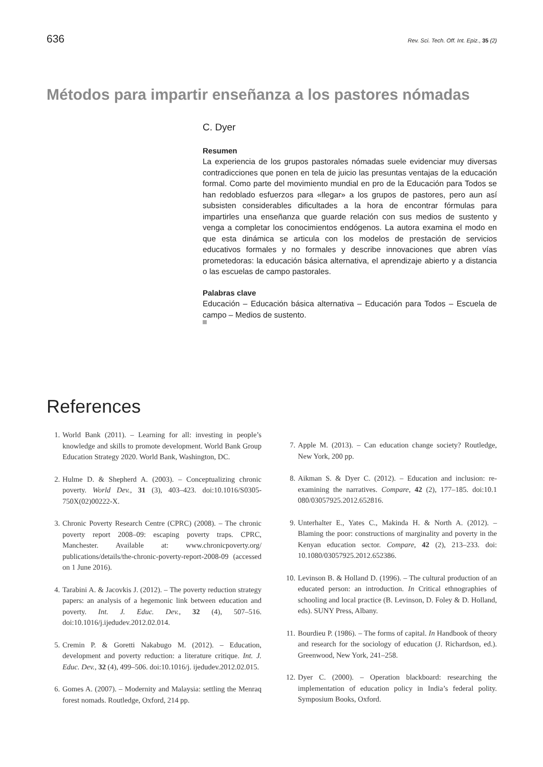636 Rev. Sci. Tech. Off. Int. Epiz., 35 (2)
Métodos para impartir enseñanza a los pastores nómadas
C. Dyer
Resumen
La experiencia de los grupos pastorales nómadas suele evidenciar muy diversas contradicciones que ponen en tela de juicio las presuntas ventajas de la educación formal. Como parte del movimiento mundial en pro de la Educación para Todos se han redoblado esfuerzos para «llegar» a los grupos de pastores, pero aun así subsisten considerables dificultades a la hora de encontrar fórmulas para impartirles una enseñanza que guarde relación con sus medios de sustento y venga a completar los conocimientos endógenos. La autora examina el modo en que esta dinámica se articula con los modelos de prestación de servicios educativos formales y no formales y describe innovaciones que abren vías prometedoras: la educación básica alternativa, el aprendizaje abierto y a distancia o las escuelas de campo pastorales.
Palabras clave
Educación – Educación básica alternativa – Educación para Todos – Escuela de campo – Medios de sustento.
References
1. World Bank (2011). – Learning for all: investing in people’s knowledge and skills to promote development. World Bank Group Education Strategy 2020. World Bank, Washington, DC.
2. Hulme D. & Shepherd A. (2003). – Conceptualizing chronic poverty. World Dev., 31 (3), 403–423. doi:10.1016/S0305-750X(02)00222-X.
3. Chronic Poverty Research Centre (CPRC) (2008). – The chronic poverty report 2008–09: escaping poverty traps. CPRC, Manchester. Available at: www.chronicpoverty.org/ publications/details/the-chronic-poverty-report-2008-09 (accessed on 1 June 2016).
4. Tarabini A. & Jacovkis J. (2012). – The poverty reduction strategy papers: an analysis of a hegemonic link between education and poverty. Int. J. Educ. Dev., 32 (4), 507–516. doi:10.1016/j.ijedudev.2012.02.014.
5. Cremin P. & Goretti Nakabugo M. (2012). – Education, development and poverty reduction: a literature critique. Int. J. Educ. Dev., 32 (4), 499–506. doi:10.1016/j. ijedudev.2012.02.015.
6. Gomes A. (2007). – Modernity and Malaysia: settling the Menraq forest nomads. Routledge, Oxford, 214 pp.
7. Apple M. (2013). – Can education change society? Routledge, New York, 200 pp.
8. Aikman S. & Dyer C. (2012). – Education and inclusion: re-examining the narratives. Compare, 42 (2), 177–185. doi:10.1 080/03057925.2012.652816.
9. Unterhalter E., Yates C., Makinda H. & North A. (2012). – Blaming the poor: constructions of marginality and poverty in the Kenyan education sector. Compare, 42 (2), 213–233. doi: 10.1080/03057925.2012.652386.
10. Levinson B. & Holland D. (1996). – The cultural production of an educated person: an introduction. In Critical ethnographies of schooling and local practice (B. Levinson, D. Foley & D. Holland, eds). SUNY Press, Albany.
11. Bourdieu P. (1986). – The forms of capital. In Handbook of theory and research for the sociology of education (J. Richardson, ed.). Greenwood, New York, 241–258.
12. Dyer C. (2000). – Operation blackboard: researching the implementation of education policy in India’s federal polity. Symposium Books, Oxford.